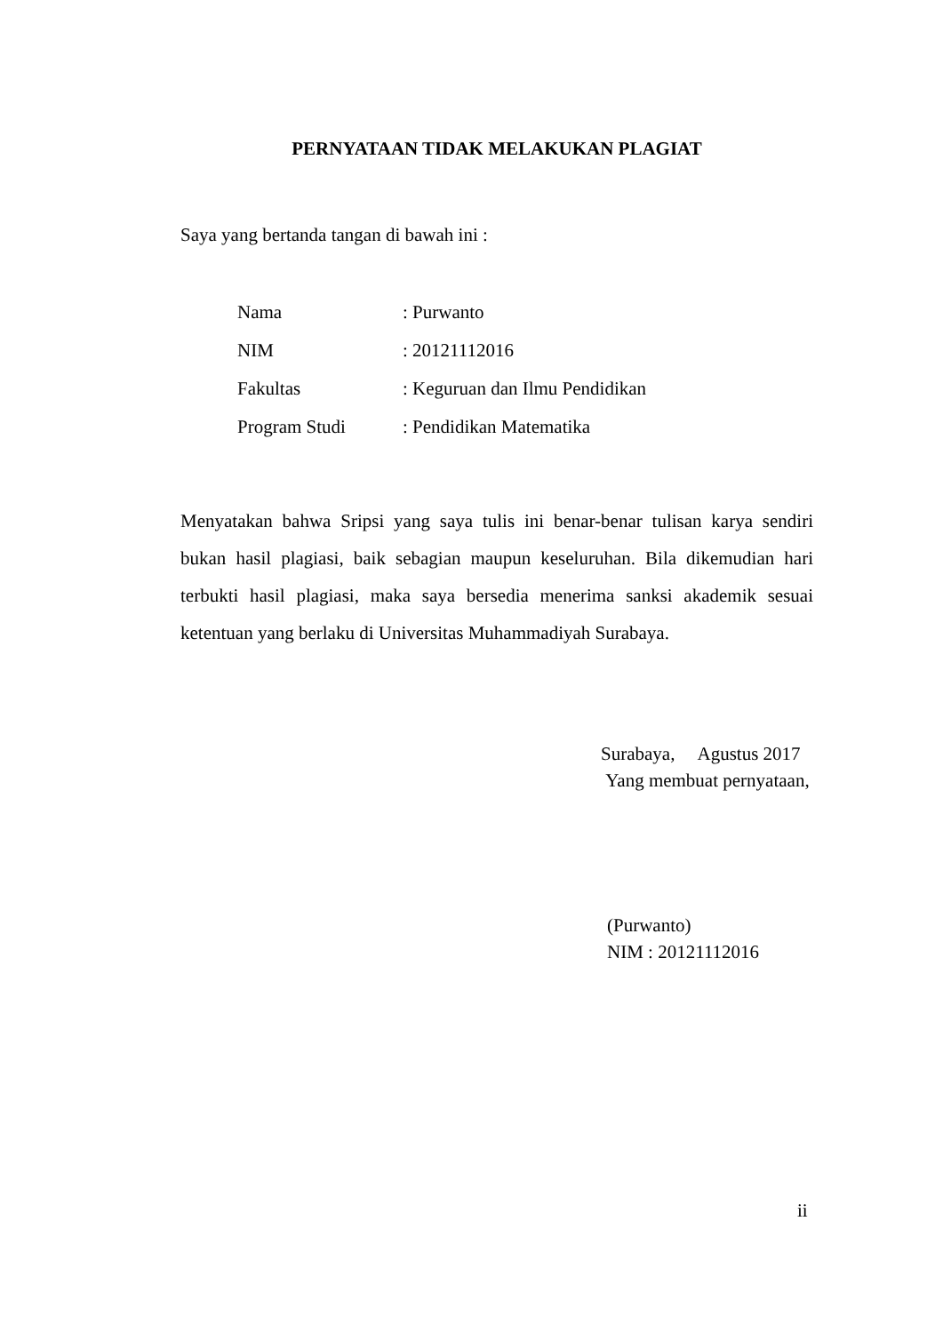PERNYATAAN TIDAK MELAKUKAN PLAGIAT
Saya yang bertanda tangan di bawah ini :
| Nama | : Purwanto |
| NIM | : 20121112016 |
| Fakultas | : Keguruan dan Ilmu Pendidikan |
| Program Studi | : Pendidikan Matematika |
Menyatakan bahwa Sripsi yang saya tulis ini benar-benar tulisan karya sendiri bukan hasil plagiasi, baik sebagian maupun keseluruhan. Bila dikemudian hari terbukti hasil plagiasi, maka saya bersedia menerima sanksi akademik sesuai ketentuan yang berlaku di Universitas Muhammadiyah Surabaya.
Surabaya, Agustus 2017
Yang membuat pernyataan,
(Purwanto)
NIM : 20121112016
ii